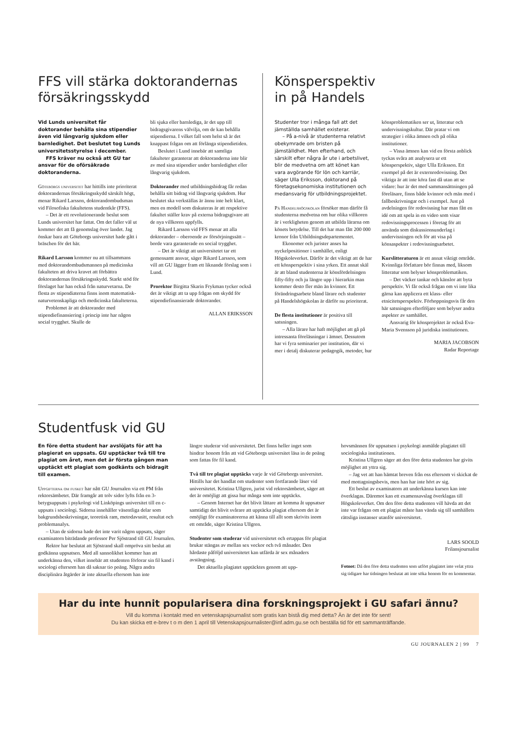FFS vill stärka doktorandernas försäkringsskydd
Vid Lunds universitet får doktorander behålla sina stipendier även vid långvarig sjukdom eller barnledighet. Det beslutet tog Lunds universitetsstyrelse i december.
FFS kräver nu också att GU tar ansvar för de oförsäkrade doktoranderna.
Göteborgs universitet har hittills inte prioriterat doktorandernas försäkringsskydd särskilt högt, menar Rikard Larsson, doktorandombudsman vid Filosofiska fakultetens studentkår (FFS).
– Det är ett revolutionerande beslut som Lunds universitet har fattat. Om det faller väl ut kommer det att få genomslag över landet. Jag önskar bara att Göteborgs universitet hade gått i bräschen för det här.
Rikard Larsson kommer nu att tillsammans med doktorandombudsmannen på medicinska fakulteten att driva kravet att förbättra doktorandernas försäkringsskydd. Starkt stöd för förslaget har han också från naturvetarna. De flesta av stipendiaterna finns inom matematisk-naturvetenskapliga och medicinska fakulteterna.
Problemet är att doktorander med stipendiefinansiering i princip inte har någon social trygghet. Skulle de
bli sjuka eller barnlediga, är det upp till bidragsgivarens välvilja, om de kan behålla stipendierna. I vilket fall som helst så är det knappast frågan om att förlänga stipendietiden.
Beslutet i Lund innebär att samtliga fakulteter garanterar att doktoranderna inte blir av med sina stipendier under barnledighet eller långvarig sjukdom.
Doktorander med utbildningsbidrag får redan behålla sitt bidrag vid långvarig sjukdom. Hur beslutet ska verkställas är ännu inte helt klart, men en modell som diskuteras är att respektive fakultet ställer krav på externa bidragsgivare att de nya villkoren uppfylls.
Rikard Larsson vid FFS menar att alla doktorander – oberoende av försörjningssätt – borde vara garanterade en social trygghet.
– Det är viktigt att universitetet tar ett gemensamt ansvar, säger Rikard Larsson, som vill att GU lägger fram ett liknande förslag som i Lund.
Prorektor Birgitta Skarin Frykman tycker också det är viktigt att ta upp frågan om skydd för stipendiefinansierade doktorander.
ALLAN ERIKSSON
Könsperspektiv
in på Handels
Studenter tror i många fall att det jämställda samhället existerar.
– På a-nivå är studenterna relativt obekymrade om bristen på jämställdhet. Men efterhand, och särskilt efter några år ute i arbetslivet, blir de medvetna om att könet kan vara avgörande för lön och karriär, säger Ulla Eriksson, doktorand på företagsekonomiska institutionen och medansvarig för utbildningsprojektet.
På Handelshögskolan försöker man därför få studenterna medvetna om hur olika villkoren är i verkligheten genom att utbilda lärarna om könets betydelse. Till det har man fått 200 000 kronor från Utbildningsdepartementet.
Ekonomer och jurister anses ha nyckelpositioner i samhället, enligt Högskoleverket. Därför är det viktigt att de har ett könsperspektiv i sina yrken. Ett annat skäl är att bland studenterna är könsfördelningen fifty-fifty och ju längre upp i hierarkin man kommer desto fler män än kvinnor. Ett förändringsarbete bland lärare och studenter på Handelshögskolan är därför nu prioriterat.
De flesta institutioner är positiva till satsningen.
– Alla lärare har haft möjlighet att gå på intressanta föreläsningar i ämnet. Dessutom har vi fyra seminarier per institution, där vi mer i detalj diskuterar pedagogik, metoder, hur
könsproblematiken ser ut, litteratur och undervisningskultur. Där pratar vi om strategier i olika ämnen och på olika institutioner.
– Vissa ämnen kan vid en första anblick tyckas svåra att analysera ur ett könsperspektiv, säger Ulla Eriksson. Ett exempel på det är externredovisning. Det viktiga är att inte köra fast då utan att se vidare: hur är det med sammansättningen på föreläsare, finns både kvinnor och män med i fallbeskrivningar och i exempel. Just på avdelningen för redovisning har man fått en idé om att spela in en video som visar redovisningsprocessen i företag för att använda som diskussionsunderlag i undervisningen och för att visa på könsaspekter i redovisningsarbetet.
Kurslitteraturen är ett annat viktigt område. Kvinnliga författare bör finnas med, liksom litteratur som belyser könsproblematiken.
– Det väcker tankar och känslor att byta perspektiv. Vi får också frågan om vi inte lika gärna kan applicera ett klass- eller etnicitetsperspektiv. Förhoppningsvis får den här satsningen efterföljare som belyser andra aspekter av samhället.
Ansvarig för könsprojektet är också Eva-Maria Svensson på juridiska institutionen.
MARIA JACOBSON
Radar Reportage
Studentfusk vid GU
En före detta student har avslöjats för att ha plagierat en uppsats. GU upptäcker två till tre plagiat om året, men det är första gången man upptäckt ett plagiat som godkänts och bidragit till examen.
Uppgifterna om fusket har nått GU Journalen via ett PM från rektorsämbetet. Där framgår att tolv sidor lyfts från en 3-betygsuppsats i psykologi vid Linköpings universitet till en c-uppsats i sociologi. Sidorna innehåller väsentliga delar som bakgrundsbeskrivningar, teoretisk ram, metodavsnitt, resultat och problemanalys.
– Utan de sidorna hade det inte varit någon uppsats, säger examinatorn biträdande professor Per Sjöstrand till GU Journalen.
Rektor har beslutat att Sjöstrand skall ompröva sitt beslut att godkänna uppsatsen. Med all sannolikhet kommer han att underkänna den, vilket innebär att studenten förlorar sin fil kand i sociologi eftersom han då saknar tio poäng. Några andra disciplinära åtgärder är inte aktuella eftersom han inte
längre studerar vid universitetet. Det finns heller inget som hindrar honom från att vid Göteborgs universitet läsa in de poäng som fattas för fil kand.
Två till tre plagiat upptäcks varje år vid Göteborgs universitet. Hittills har det handlat om studenter som fortfarande läser vid universitetet. Kristina Ullgren, jurist vid rektorsämbetet, säger att det är omöjligt att gissa hur många som inte upptäcks.
– Genom Internet har det blivit lättare att komma åt uppsatser samtidigt det blivit svårare att upptäcka plagiat eftersom det är omöjligt för examinatorerna att känna till allt som skrivits inom ett område, säger Kristina Ullgren.
Studenter som studerar vid universitetet och ertappas för plagiat brukar stängas av mellan sex veckor och två månader. Den hårdaste påföljd universitetet kan utfärda är sex månaders avstängning.
Det aktuella plagiatet upptäcktes genom att upp-
hovsmännen för uppsatsen i psykologi anmälde plagiatet till sociologiska institutionen.
Kristina Ullgren säger att den före detta studenten har givits möjlighet att yttra sig.
– Jag vet att han hämtat breven från oss eftersom vi skickat de med mottagningsbevis, men han har inte hört av sig.
Ett beslut av examinatorn att underkänna kursen kan inte överklagas. Däremot kan ett examensavslag överklagas till Högskoleverket. Om den före detta studenten vill hävda att det inte var frågan om ett plagiat måste han vända sig till samhällets rättsliga instanser utanför universitetet.
LARS SOOLD
Frilansjournalist
Fotnot: Då den före detta studenten som utfört plagiatet inte velat yttra sig tidigare har tidningen beslutat att inte söka honom för en kommentar.
Har du inte hunnit popularisera dina forskningsprojekt i GU safari ännu?
Vill du komma i kontakt med en vetenskapsjournalist som gratis kan bistå dig med detta? Än är det inte för sent!
Du kan skicka ett e-brev t o m den 1 april till Vetenskapsjournalister@inf.adm.gu.se och beställa tid för ett sammanträffande.
GU JOURNALEN 2 | 99 7